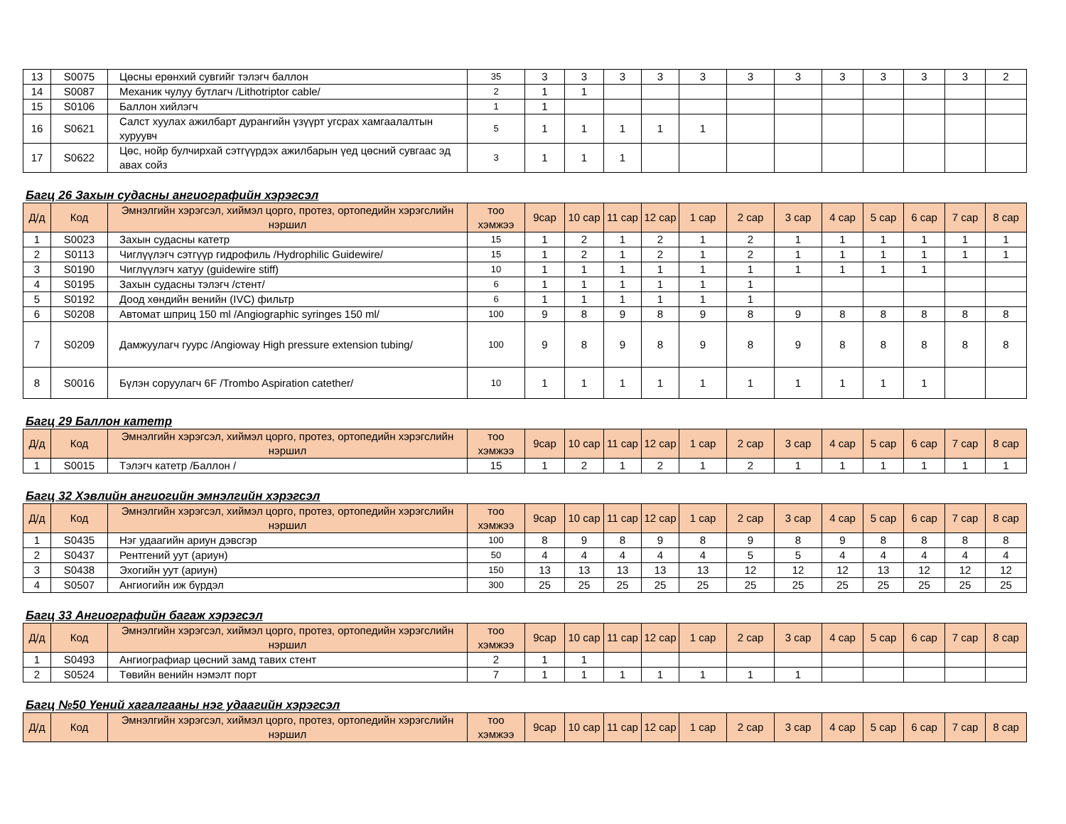| 13 | S0075 | Цөсны ерөнхий сувгийг тэлэгч баллон | 35 | 3 | 3 | 3 | 3 | 3 | 3 | 3 | 3 | 3 | 3 | 3 | 2 |
| 14 | S0087 | Механик чулуу бутлагч /Lithotriptor cable/ | 2 | 1 | 1 | | | | | | | | | | |
| 15 | S0106 | Баллон хийлэгч | 1 | 1 | | | | | | | | | | | |
| 16 | S0621 | Салст хуулах ажилбарт дурангийн үзүүрт угсрах хамгаалалтын хуруувч | 5 | 1 | 1 | 1 | 1 | 1 | | | | | | | |
| 17 | S0622 | Цөс, нойр булчирхай сэтгүүрдэх ажилбарын үед цөсний сувгаас эд авах сойз | 3 | 1 | 1 | 1 | | | | | | | | | |
Багц 26 Захын судасны ангиографийн хэрэгсэл
| Д/д | Код | Эмнэлгийн хэрэгсэл, хиймэл цорго, протез, ортопедийн хэрэгслийн нэршил | тоо хэмжээ | 9сар | 10 сар | 11 сар | 12 сар | 1 сар | 2 сар | 3 сар | 4 сар | 5 сар | 6 сар | 7 сар | 8 сар |
| --- | --- | --- | --- | --- | --- | --- | --- | --- | --- | --- | --- | --- | --- | --- | --- |
| 1 | S0023 | Захын судасны катетр | 15 | 1 | 2 | 1 | 2 | 1 | 2 | 1 | 1 | 1 | 1 | 1 | 1 |
| 2 | S0113 | Чиглүүлэгч сэтгүүр гидрофиль /Hydrophilic Guidewire/ | 15 | 1 | 2 | 1 | 2 | 1 | 2 | 1 | 1 | 1 | 1 | 1 | 1 |
| 3 | S0190 | Чиглүүлэгч хатуу (guidewire stiff) | 10 | 1 | 1 | 1 | 1 | 1 | 1 | 1 | 1 | 1 | 1 | | |
| 4 | S0195 | Захын судасны тэлэгч /стент/ | 6 | 1 | 1 | 1 | 1 | 1 | 1 | | | | | | |
| 5 | S0192 | Доод хөндийн венийн (IVC) фильтр | 6 | 1 | 1 | 1 | 1 | 1 | 1 | | | | | | |
| 6 | S0208 | Автомат шприц 150 ml /Angiographic syringes 150 ml/ | 100 | 9 | 8 | 9 | 8 | 9 | 8 | 9 | 8 | 8 | 8 | 8 | 8 |
| 7 | S0209 | Дамжуулагч гуурс /Angioway High pressure extension tubing/ | 100 | 9 | 8 | 9 | 8 | 9 | 8 | 9 | 8 | 8 | 8 | 8 | 8 |
| 8 | S0016 | Бүлэн соруулагч 6F /Trombo Aspiration catether/ | 10 | 1 | 1 | 1 | 1 | 1 | 1 | 1 | 1 | 1 | 1 | | |
Багц 29 Баллон катетр
| Д/д | Код | Эмнэлгийн хэрэгсэл, хиймэл цорго, протез, ортопедийн хэрэгслийн нэршил | тоо хэмжээ | 9сар | 10 сар | 11 сар | 12 сар | 1 сар | 2 сар | 3 сар | 4 сар | 5 сар | 6 сар | 7 сар | 8 сар |
| --- | --- | --- | --- | --- | --- | --- | --- | --- | --- | --- | --- | --- | --- | --- | --- |
| 1 | S0015 | Тэлэгч катетр /Баллон / | 15 | 1 | 2 | 1 | 2 | 1 | 2 | 1 | 1 | 1 | 1 | 1 | 1 |
Багц 32 Хэвлийн ангиогийн эмнэлгийн хэрэгсэл
| Д/д | Код | Эмнэлгийн хэрэгсэл, хиймэл цорго, протез, ортопедийн хэрэгслийн нэршил | тоо хэмжээ | 9сар | 10 сар | 11 сар | 12 сар | 1 сар | 2 сар | 3 сар | 4 сар | 5 сар | 6 сар | 7 сар | 8 сар |
| --- | --- | --- | --- | --- | --- | --- | --- | --- | --- | --- | --- | --- | --- | --- | --- |
| 1 | S0435 | Нэг удаагийн ариун дэвсгэр | 100 | 8 | 9 | 8 | 9 | 8 | 9 | 8 | 9 | 8 | 8 | 8 | 8 |
| 2 | S0437 | Рентгений уут (ариун) | 50 | 4 | 4 | 4 | 4 | 4 | 5 | 5 | 4 | 4 | 4 | 4 | 4 |
| 3 | S0438 | Эхогийн уут (ариун) | 150 | 13 | 13 | 13 | 13 | 13 | 12 | 12 | 12 | 13 | 12 | 12 | 12 |
| 4 | S0507 | Ангиогийн иж бүрдэл | 300 | 25 | 25 | 25 | 25 | 25 | 25 | 25 | 25 | 25 | 25 | 25 | 25 |
Багц 33 Ангиографийн багаж хэрэгсэл
| Д/д | Код | Эмнэлгийн хэрэгсэл, хиймэл цорго, протез, ортопедийн хэрэгслийн нэршил | тоо хэмжээ | 9сар | 10 сар | 11 сар | 12 сар | 1 сар | 2 сар | 3 сар | 4 сар | 5 сар | 6 сар | 7 сар | 8 сар |
| --- | --- | --- | --- | --- | --- | --- | --- | --- | --- | --- | --- | --- | --- | --- | --- |
| 1 | S0493 | Ангиографиар цөсний замд тавих стент | 2 | 1 | 1 | | | | | | | | | | |
| 2 | S0524 | Төвийн венийн нэмэлт порт | 7 | 1 | 1 | 1 | 1 | 1 | 1 | 1 | | | | | |
Багц №50 Үений хагалгааны нэг удаагийн хэрэгсэл
| Д/д | Код | Эмнэлгийн хэрэгсэл, хиймэл цорго, протез, ортопедийн хэрэгслийн нэршил | тоо хэмжээ | 9сар | 10 сар | 11 сар | 12 сар | 1 сар | 2 сар | 3 сар | 4 сар | 5 сар | 6 сар | 7 сар | 8 сар |
| --- | --- | --- | --- | --- | --- | --- | --- | --- | --- | --- | --- | --- | --- | --- | --- |